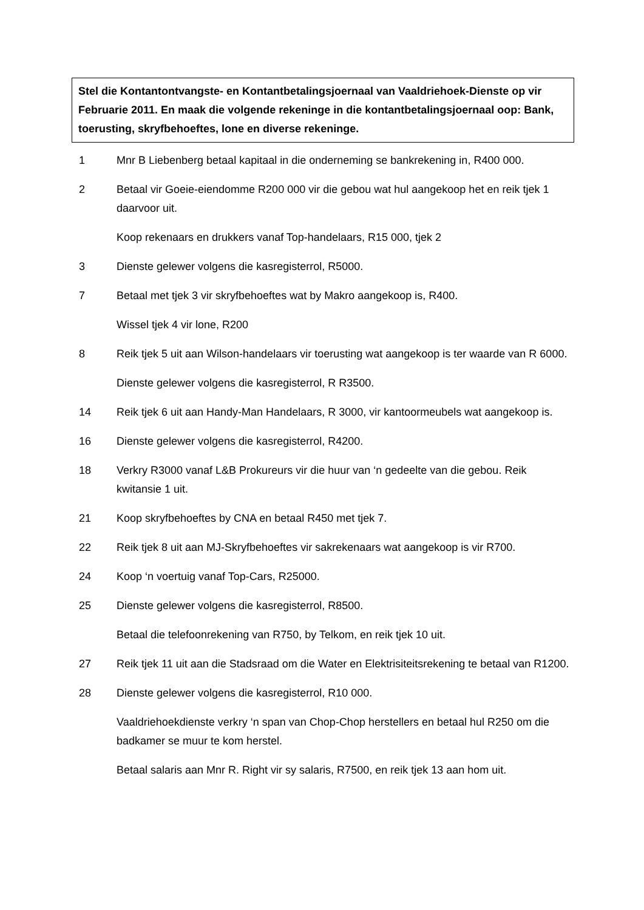Stel die Kontantontvangste- en Kontantbetalingsjoernaal van Vaaldriehoek-Dienste op vir Februarie 2011. En maak die volgende rekeninge in die kontantbetalingsjoernaal oop: Bank, toerusting, skryfbehoeftes, lone en diverse rekeninge.
1 Mnr B Liebenberg betaal kapitaal in die onderneming se bankrekening in, R400 000.
2 Betaal vir Goeie-eiendomme R200 000 vir die gebou wat hul aangekoop het en reik tjek 1 daarvoor uit.
Koop rekenaars en drukkers vanaf Top-handelaars, R15 000, tjek 2
3 Dienste gelewer volgens die kasregisterrol, R5000.
7 Betaal met tjek 3 vir skryfbehoeftes wat by Makro aangekoop is, R400.
Wissel tjek 4 vir lone, R200
8 Reik tjek 5 uit aan Wilson-handelaars vir toerusting wat aangekoop is ter waarde van R 6000.
Dienste gelewer volgens die kasregisterrol, R R3500.
14 Reik tjek 6 uit aan Handy-Man Handelaars, R 3000, vir kantoormeubels wat aangekoop is.
16 Dienste gelewer volgens die kasregisterrol, R4200.
18 Verkry R3000 vanaf L&B Prokureurs vir die huur van ‘n gedeelte van die gebou. Reik kwitansie 1 uit.
21 Koop skryfbehoeftes by CNA en betaal R450 met tjek 7.
22 Reik tjek 8 uit aan MJ-Skryfbehoeftes vir sakrekenaars wat aangekoop is vir R700.
24 Koop ‘n voertuig vanaf Top-Cars, R25000.
25 Dienste gelewer volgens die kasregisterrol, R8500.
Betaal die telefoonrekening van R750, by Telkom, en reik tjek 10 uit.
27 Reik tjek 11 uit aan die Stadsraad om die Water en Elektrisiteitsrekening te betaal van R1200.
28 Dienste gelewer volgens die kasregisterrol, R10 000.
Vaaldriehoekdienste verkry ‘n span van Chop-Chop herstellers en betaal hul R250 om die badkamer se muur te kom herstel.
Betaal salaris aan Mnr R. Right vir sy salaris, R7500, en reik tjek 13 aan hom uit.